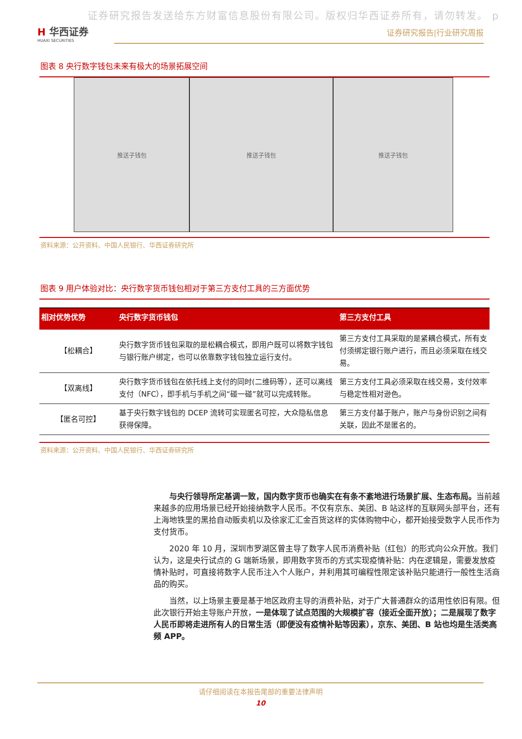证券研究报告发送给东方财富信息股份有限公司。版权归华西证券所有，请勿转发。 p
H 华西证券
HUAXI SECURITIES
证券研究报告|行业研究周报
图表 8 央行数字钱包未来有极大的场景拓展空间
推送子钱包 推送子钱包 推送子钱包
资料来源：公开资料、中国人民银行、华西证券研究所
图表 9 用户体验对比：央行数字货币钱包相对于第三方支付工具的三方面优势
| 相对优势优势 | 央行数字货币钱包 | 第三方支付工具 |
| --- | --- | --- |
| 【松耦合】 | 央行数字货币钱包采取的是松耦合模式，即用户既可以将数字钱包与银行账户绑定，也可以依靠数字钱包独立运行支付。 | 第三方支付工具采取的是紧耦合模式，所有支付须绑定银行账户进行，而且必须采取在线交易。 |
| 【双离线】 | 央行数字货币钱包在依托线上支付的同时(二维码等），还可以离线支付（NFC），即手机与手机之间“碰一碰”就可以完成转账。 | 第三方支付工具必须采取在线交易，支付效率与稳定性相对逊色。 |
| 【匿名可控】 | 基于央行数字钱包的 DCEP 流转可实现匿名可控，大众隐私信息获得保障。 | 第三方支付基于账户，账户与身份识别之间有关联，因此不是匿名的。 |
资料来源：公开资料、中国人民银行、华西证券研究所
与央行领导所定基调一致，国内数字货币也确实在有条不紊地进行场景扩展、生态布局。当前越来越多的应用场景已经开始接纳数字人民币。不仅有京东、美团、B 站这样的互联网头部平台，还有上海地铁里的黑拾自动贩卖机以及徐家汇汇金百货这样的实体购物中心，都开始接受数字人民币作为支付货币。
2020 年 10 月，深圳市罗湖区曾主导了数字人民币消费补贴（红包）的形式向公众开放。我们认为，这是央行试点的 G 端新场景，即用数字货币的方式实现疫情补贴：内在逻辑是，需要发放疫情补贴时，可直接将数字人民币注入个人账户，并利用其可编程性限定该补贴只能进行一般性生活商品的购买。
当然，以上场景主要是基于地区政府主导的消费补贴，对于广大普通群众的适用性依旧有限。但此次银行开始主导账户开放，一是体现了试点范围的大规模扩容（接近全面开放）；二是展现了数字人民币即将走进所有人的日常生活（即便没有疫情补贴等因素），京东、美团、B 站也均是生活类高频 APP。
请仔细阅读在本报告尾部的重要法律声明
10